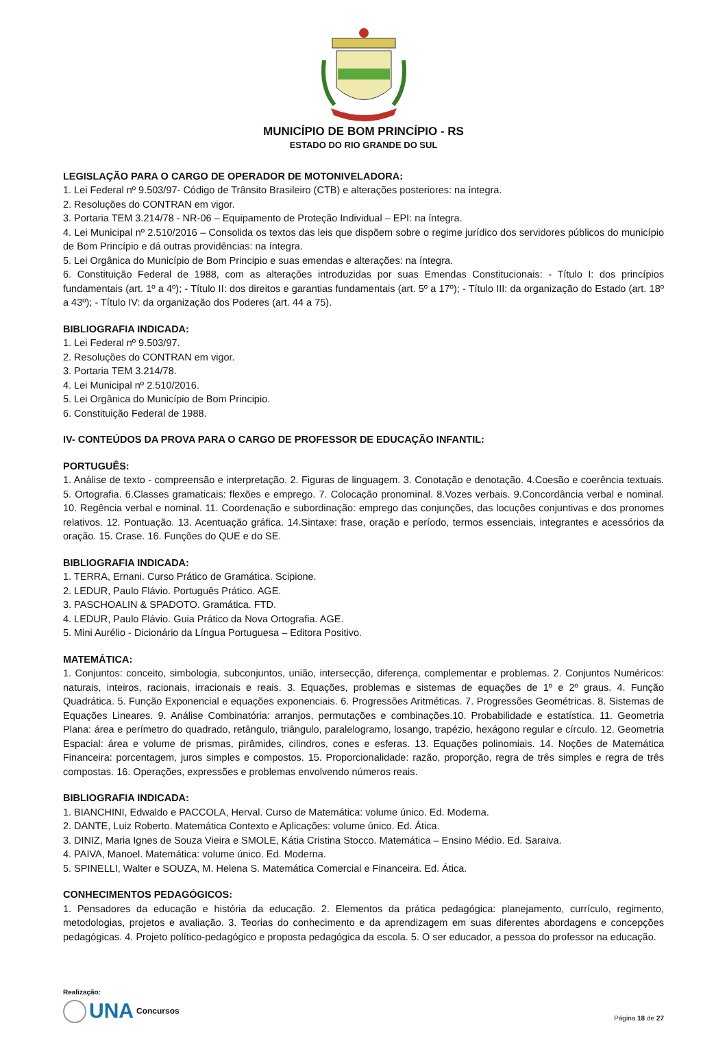MUNICÍPIO DE BOM PRINCÍPIO - RS
ESTADO DO RIO GRANDE DO SUL
LEGISLAÇÃO PARA O CARGO DE OPERADOR DE MOTONIVELADORA:
1. Lei Federal nº 9.503/97- Código de Trânsito Brasileiro (CTB) e alterações posteriores: na íntegra.
2. Resoluções do CONTRAN em vigor.
3. Portaria TEM 3.214/78 - NR-06 – Equipamento de Proteção Individual – EPI: na íntegra.
4. Lei Municipal nº 2.510/2016 – Consolida os textos das leis que dispõem sobre o regime jurídico dos servidores públicos do município de Bom Princípio e dá outras providências: na íntegra.
5. Lei Orgânica do Município de Bom Principio e suas emendas e alterações: na íntegra.
6. Constituição Federal de 1988, com as alterações introduzidas por suas Emendas Constitucionais: - Título I: dos princípios fundamentais (art. 1º a 4º); - Título II: dos direitos e garantias fundamentais (art. 5º a 17º); - Título III: da organização do Estado (art. 18º a 43º); - Título IV: da organização dos Poderes (art. 44 a 75).
BIBLIOGRAFIA INDICADA:
1. Lei Federal nº 9.503/97.
2. Resoluções do CONTRAN em vigor.
3. Portaria TEM 3.214/78.
4. Lei Municipal nº 2.510/2016.
5. Lei Orgânica do Município de Bom Principio.
6. Constituição Federal de 1988.
IV- CONTEÚDOS DA PROVA PARA O CARGO DE PROFESSOR DE EDUCAÇÃO INFANTIL:
PORTUGUÊS:
1. Análise de texto - compreensão e interpretação. 2. Figuras de linguagem. 3. Conotação e denotação. 4.Coesão e coerência textuais. 5. Ortografia. 6.Classes gramaticais: flexões e emprego. 7. Colocação pronominal. 8.Vozes verbais. 9.Concordância verbal e nominal. 10. Regência verbal e nominal. 11. Coordenação e subordinação: emprego das conjunções, das locuções conjuntivas e dos pronomes relativos. 12. Pontuação. 13. Acentuação gráfica. 14.Sintaxe: frase, oração e período, termos essenciais, integrantes e acessórios da oração. 15. Crase. 16. Funções do QUE e do SE.
BIBLIOGRAFIA INDICADA:
1. TERRA, Ernani. Curso Prático de Gramática. Scipione.
2. LEDUR, Paulo Flávio. Português Prático. AGE.
3. PASCHOALIN & SPADOTO. Gramática. FTD.
4. LEDUR, Paulo Flávio. Guia Prático da Nova Ortografia. AGE.
5. Mini Aurélio - Dicionário da Língua Portuguesa – Editora Positivo.
MATEMÁTICA:
1. Conjuntos: conceito, simbologia, subconjuntos, união, intersecção, diferença, complementar e problemas. 2. Conjuntos Numéricos: naturais, inteiros, racionais, irracionais e reais. 3. Equações, problemas e sistemas de equações de 1º e 2º graus. 4. Função Quadrática. 5. Função Exponencial e equações exponenciais. 6. Progressões Aritméticas. 7. Progressões Geométricas. 8. Sistemas de Equações Lineares. 9. Análise Combinatória: arranjos, permutações e combinações.10. Probabilidade e estatística. 11. Geometria Plana: área e perímetro do quadrado, retângulo, triângulo, paralelogramo, losango, trapézio, hexágono regular e círculo. 12. Geometria Espacial: área e volume de prismas, pirâmides, cilindros, cones e esferas. 13. Equações polinomiais. 14. Noções de Matemática Financeira: porcentagem, juros simples e compostos. 15. Proporcionalidade: razão, proporção, regra de três simples e regra de três compostas. 16. Operações, expressões e problemas envolvendo números reais.
BIBLIOGRAFIA INDICADA:
1. BIANCHINI, Edwaldo e PACCOLA, Herval. Curso de Matemática: volume único. Ed. Moderna.
2. DANTE, Luiz Roberto. Matemática Contexto e Aplicações: volume único. Ed. Ática.
3. DINIZ, Maria Ignes de Souza Vieira e SMOLE, Kátia Cristina Stocco. Matemática – Ensino Médio. Ed. Saraiva.
4. PAIVA, Manoel. Matemática: volume único. Ed. Moderna.
5. SPINELLI, Walter e SOUZA, M. Helena S. Matemática Comercial e Financeira. Ed. Ática.
CONHECIMENTOS PEDAGÓGICOS:
1. Pensadores da educação e história da educação. 2. Elementos da prática pedagógica: planejamento, currículo, regimento, metodologias, projetos e avaliação. 3. Teorias do conhecimento e da aprendizagem em suas diferentes abordagens e concepções pedagógicas. 4. Projeto político-pedagógico e proposta pedagógica da escola. 5. O ser educador, a pessoa do professor na educação.
Realização:
UNA Concursos
Página 18 de 27